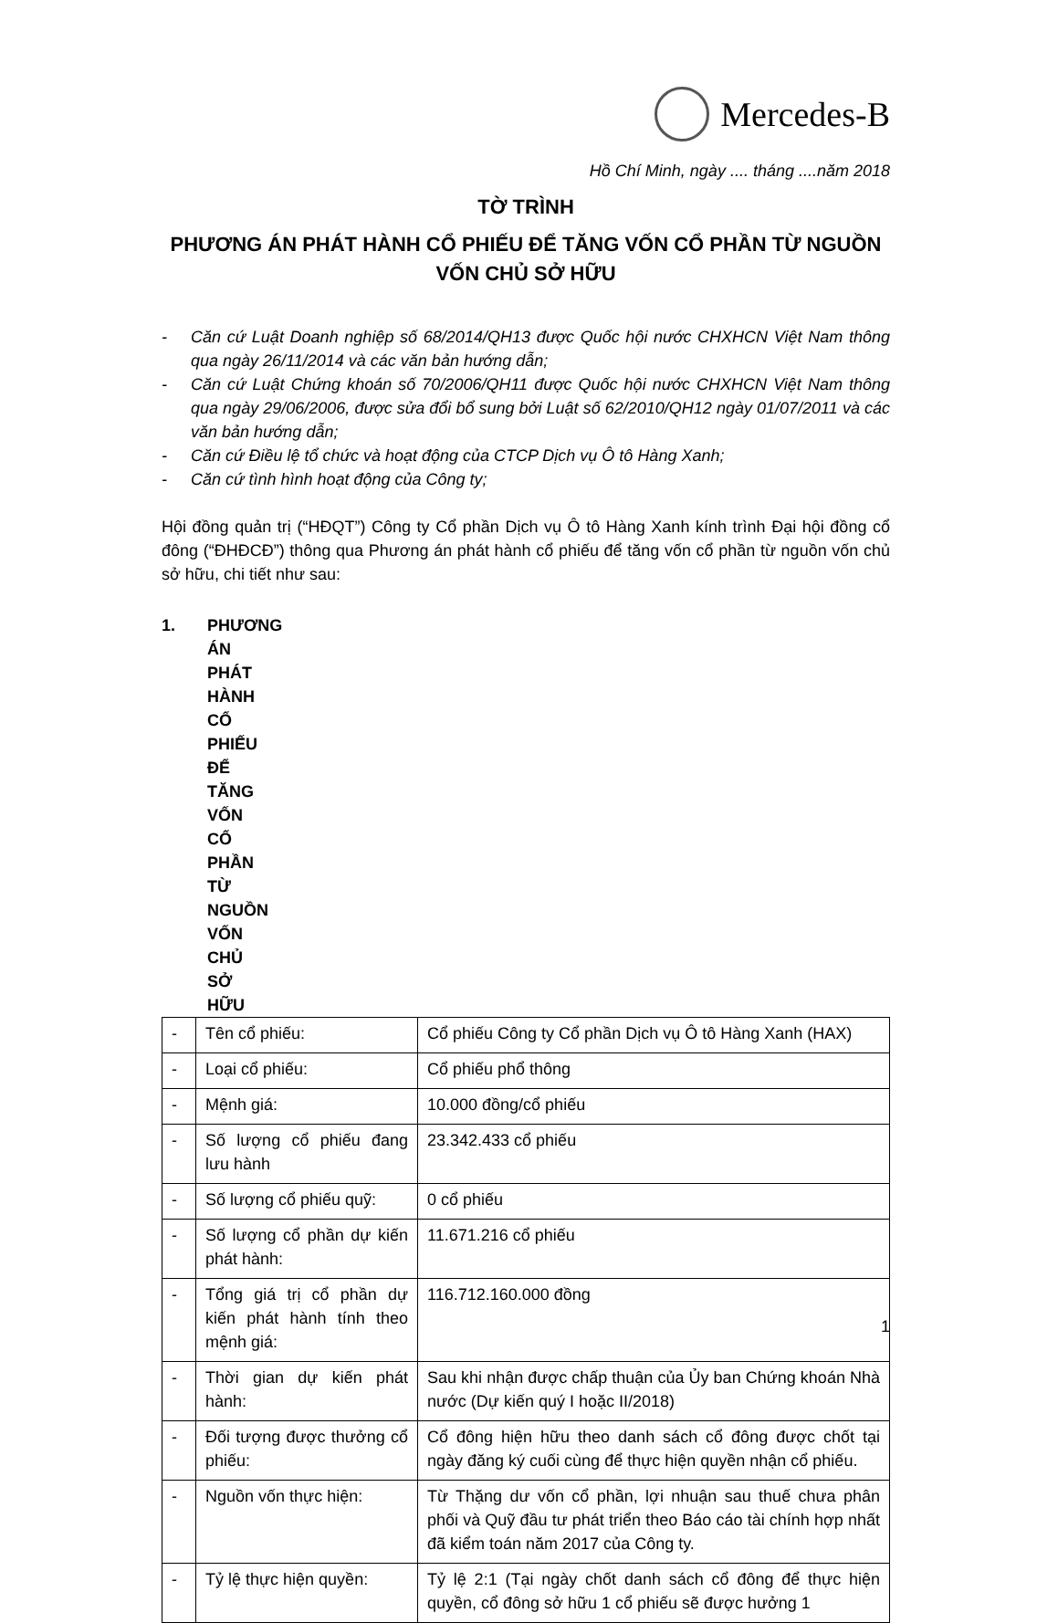Mercedes-B
Hồ Chí Minh, ngày .... tháng ....năm 2018
TỜ TRÌNH
PHƯƠNG ÁN PHÁT HÀNH CỔ PHIẾU ĐỂ TĂNG VỐN CỔ PHẦN TỪ NGUỒN VỐN CHỦ SỞ HỮU
- Căn cứ Luật Doanh nghiệp số 68/2014/QH13 được Quốc hội nước CHXHCN Việt Nam thông qua ngày 26/11/2014 và các văn bản hướng dẫn;
- Căn cứ Luật Chứng khoán số 70/2006/QH11 được Quốc hội nước CHXHCN Việt Nam thông qua ngày 29/06/2006, được sửa đổi bổ sung bởi Luật số 62/2010/QH12 ngày 01/07/2011 và các văn bản hướng dẫn;
- Căn cứ Điều lệ tổ chức và hoạt động của CTCP Dịch vụ Ô tô Hàng Xanh;
- Căn cứ tình hình hoạt động của Công ty;
Hội đồng quản trị (“HĐQT”) Công ty Cổ phần Dịch vụ Ô tô Hàng Xanh kính trình Đại hội đồng cổ đông (“ĐHĐCĐ”) thông qua Phương án phát hành cổ phiếu để tăng vốn cổ phần từ nguồn vốn chủ sở hữu, chi tiết như sau:
1. PHƯƠNG ÁN PHÁT HÀNH CỔ PHIẾU ĐỂ TĂNG VỐN CỔ PHẦN TỪ NGUỒN VỐN CHỦ SỞ HỮU
| - | Tên cổ phiếu: | Cổ phiếu Công ty Cổ phần Dịch vụ Ô tô Hàng Xanh (HAX) |
| - | Loại cổ phiếu: | Cổ phiếu phổ thông |
| - | Mệnh giá: | 10.000 đồng/cổ phiếu |
| - | Số lượng cổ phiếu đang lưu hành | 23.342.433 cổ phiếu |
| - | Số lượng cổ phiếu quỹ: | 0 cổ phiếu |
| - | Số lượng cổ phần dự kiến phát hành: | 11.671.216 cổ phiếu |
| - | Tổng giá trị cổ phần dự kiến phát hành tính theo mệnh giá: | 116.712.160.000 đồng |
| - | Thời gian dự kiến phát hành: | Sau khi nhận được chấp thuận của Ủy ban Chứng khoán Nhà nước (Dự kiến quý I hoặc II/2018) |
| - | Đối tượng được thưởng cổ phiếu: | Cổ đông hiện hữu theo danh sách cổ đông được chốt tại ngày đăng ký cuối cùng để thực hiện quyền nhận cổ phiếu. |
| - | Nguồn vốn thực hiện: | Từ Thặng dư vốn cổ phần, lợi nhuận sau thuế chưa phân phối và Quỹ đầu tư phát triển theo Báo cáo tài chính hợp nhất đã kiểm toán năm 2017 của Công ty. |
| - | Tỷ lệ thực hiện quyền: | Tỷ lệ 2:1 (Tại ngày chốt danh sách cổ đông để thực hiện quyền, cổ đông sở hữu 1 cổ phiếu sẽ được hưởng 1 |
1